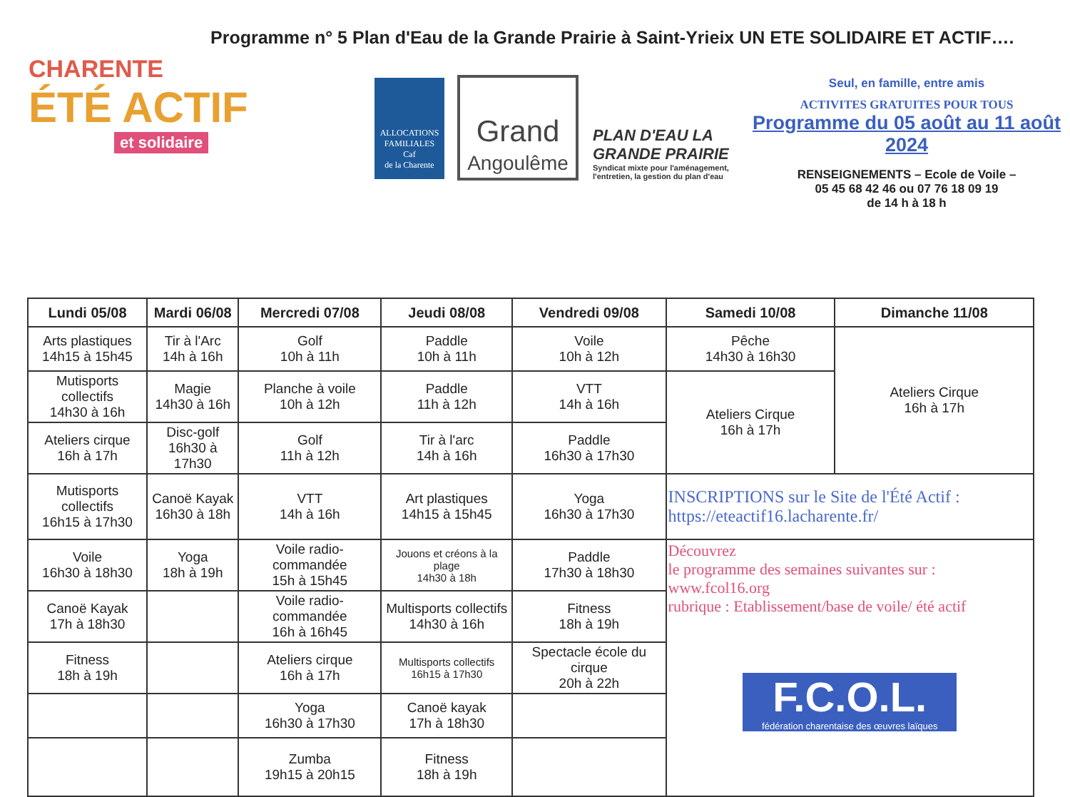Programme n° 5 Plan d'Eau de la Grande Prairie à Saint-Yrieix UN ETE SOLIDAIRE ET ACTIF….
CHARENTE
ÉTÉ ACTIF
et solidaire
ALLOCATIONS FAMILIALES
Caf
de la Charente
Grand
Angoulême
PLAN D'EAU LA GRANDE PRAIRIE
Syndicat mixte pour l'aménagement, l'entretien, la gestion du plan d'eau
Seul, en famille, entre amis
ACTIVITES GRATUITES POUR TOUS
Programme du 05 août au 11 août 2024
RENSEIGNEMENTS – Ecole de Voile –
05 45 68 42 46 ou 07 76 18 09 19
de 14 h à 18 h
| Lundi 05/08 | Mardi 06/08 | Mercredi 07/08 | Jeudi 08/08 | Vendredi 09/08 | Samedi 10/08 | Dimanche 11/08 |
| --- | --- | --- | --- | --- | --- | --- |
| Arts plastiques 14h15 à 15h45 | Tir à l'Arc 14h à 16h | Golf 10h à 11h | Paddle 10h à 11h | Voile 10h à 12h | Pêche 14h30 à 16h30 | Ateliers Cirque 16h à 17h |
| Mutisports collectifs 14h30 à 16h | Magie 14h30 à 16h | Planche à voile 10h à 12h | Paddle 11h à 12h | VTT 14h à 16h | Ateliers Cirque 16h à 17h | |
| Ateliers cirque 16h à 17h | Disc-golf 16h30 à 17h30 | Golf 11h à 12h | Tir à l'arc 14h à 16h | Paddle 16h30 à 17h30 | | |
| Mutisports collectifs 16h15 à 17h30 | Canoë Kayak 16h30 à 18h | VTT 14h à 16h | Art plastiques 14h15 à 15h45 | Yoga 16h30 à 17h30 | INSCRIPTIONS sur le Site de l'Été Actif : https://eteactif16.lacharente.fr/ | |
| Voile 16h30 à 18h30 | Yoga 18h à 19h | Voile radio-commandée 15h à 15h45 | Jouons et créons à la plage 14h30 à 18h | Paddle 17h30 à 18h30 | Découvrez le programme des semaines suivantes sur : www.fcol16.org rubrique : Etablissement/base de voile/ été actif F.C.O.L. fédération charentaise des œuvres laïques | |
| Canoë Kayak 17h à 18h30 | | Voile radio-commandée 16h à 16h45 | Multisports collectifs 14h30 à 16h | Fitness 18h à 19h | | |
| Fitness 18h à 19h | | Ateliers cirque 16h à 17h | Multisports collectifs 16h15 à 17h30 | Spectacle école du cirque 20h à 22h | | |
| | | Yoga 16h30 à 17h30 | Canoë kayak 17h à 18h30 | | | |
| | | Zumba 19h15 à 20h15 | Fitness 18h à 19h | | | |